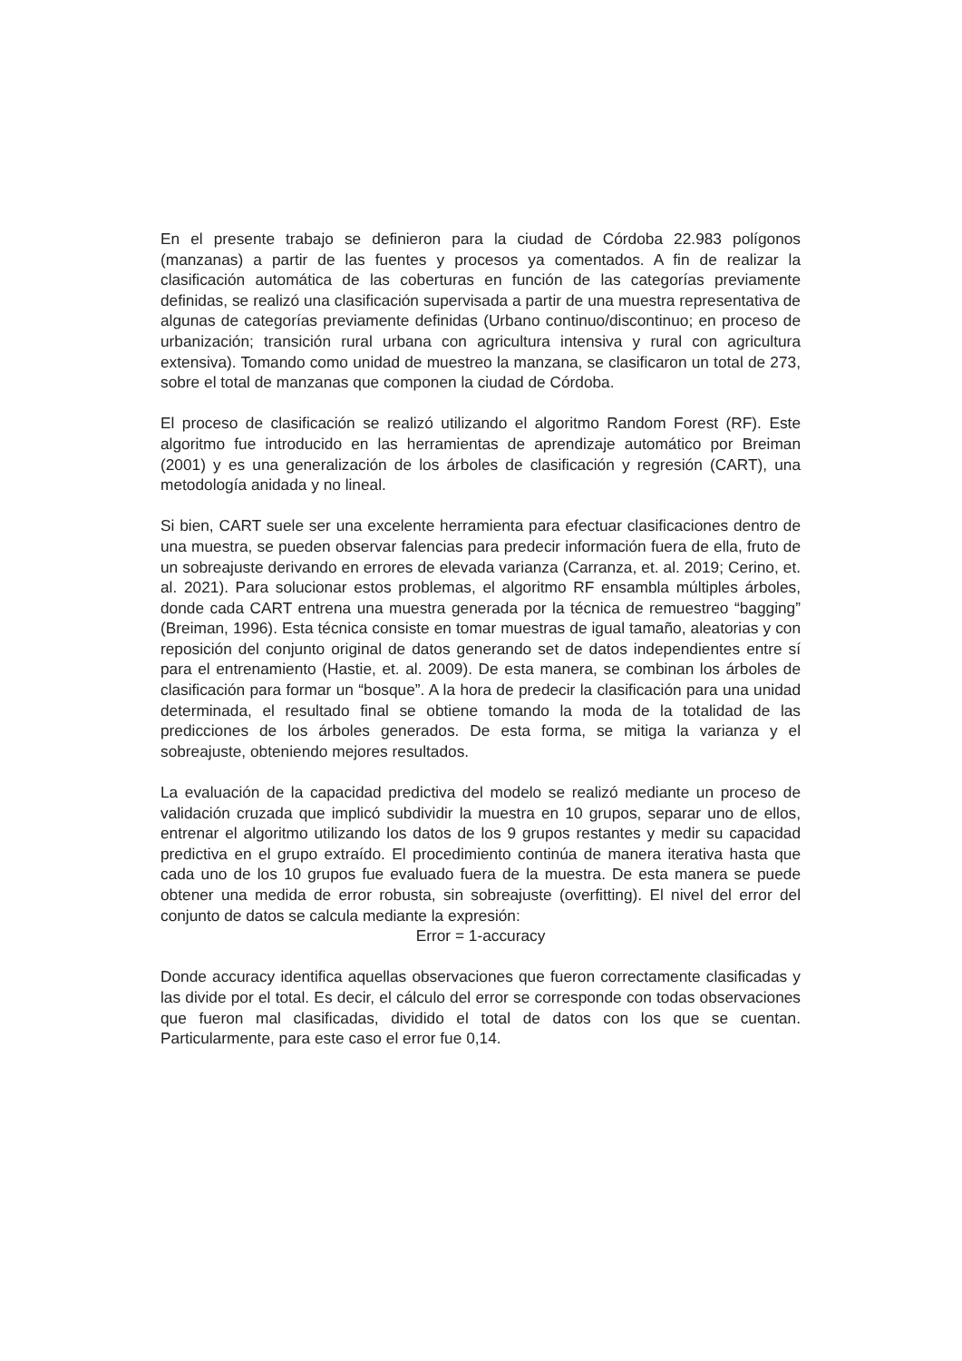En el presente trabajo se definieron para la ciudad de Córdoba 22.983 polígonos (manzanas) a partir de las fuentes y procesos ya comentados. A fin de realizar la clasificación automática de las coberturas en función de las categorías previamente definidas, se realizó una clasificación supervisada a partir de una muestra representativa de algunas de categorías previamente definidas (Urbano continuo/discontinuo; en proceso de urbanización; transición rural urbana con agricultura intensiva y rural con agricultura extensiva). Tomando como unidad de muestreo la manzana, se clasificaron un total de 273, sobre el total de manzanas que componen la ciudad de Córdoba.
El proceso de clasificación se realizó utilizando el algoritmo Random Forest (RF). Este algoritmo fue introducido en las herramientas de aprendizaje automático por Breiman (2001) y es una generalización de los árboles de clasificación y regresión (CART), una metodología anidada y no lineal.
Si bien, CART suele ser una excelente herramienta para efectuar clasificaciones dentro de una muestra, se pueden observar falencias para predecir información fuera de ella, fruto de un sobreajuste derivando en errores de elevada varianza (Carranza, et. al. 2019; Cerino, et. al. 2021). Para solucionar estos problemas, el algoritmo RF ensambla múltiples árboles, donde cada CART entrena una muestra generada por la técnica de remuestreo “bagging” (Breiman, 1996). Esta técnica consiste en tomar muestras de igual tamaño, aleatorias y con reposición del conjunto original de datos generando set de datos independientes entre sí para el entrenamiento (Hastie, et. al. 2009). De esta manera, se combinan los árboles de clasificación para formar un “bosque”. A la hora de predecir la clasificación para una unidad determinada, el resultado final se obtiene tomando la moda de la totalidad de las predicciones de los árboles generados. De esta forma, se mitiga la varianza y el sobreajuste, obteniendo mejores resultados.
La evaluación de la capacidad predictiva del modelo se realizó mediante un proceso de validación cruzada que implicó subdividir la muestra en 10 grupos, separar uno de ellos, entrenar el algoritmo utilizando los datos de los 9 grupos restantes y medir su capacidad predictiva en el grupo extraído. El procedimiento continúa de manera iterativa hasta que cada uno de los 10 grupos fue evaluado fuera de la muestra. De esta manera se puede obtener una medida de error robusta, sin sobreajuste (overfitting). El nivel del error del conjunto de datos se calcula mediante la expresión:
Error = 1-accuracy
Donde accuracy identifica aquellas observaciones que fueron correctamente clasificadas y las divide por el total. Es decir, el cálculo del error se corresponde con todas observaciones que fueron mal clasificadas, dividido el total de datos con los que se cuentan. Particularmente, para este caso el error fue 0,14.